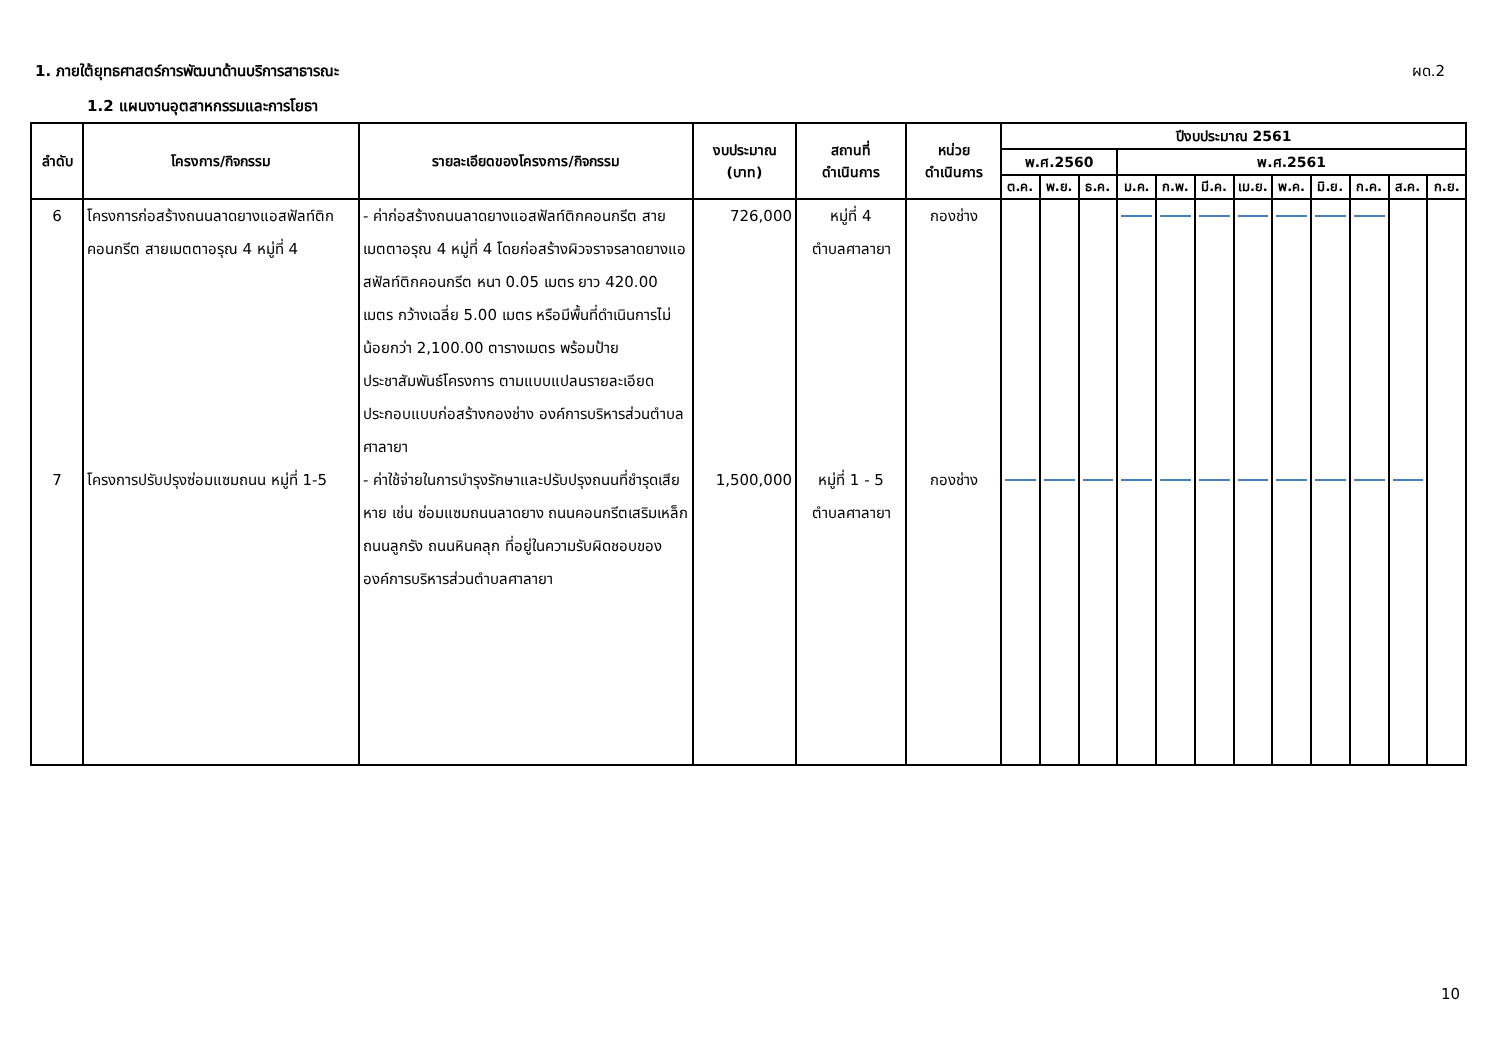1. ภายใต้ยุทธศาสตร์การพัฒนาด้านบริการสาธารณะ ผด.2
1.2 แผนงานอุตสาหกรรมและการโยธา
| ลำดับ | โครงการ/กิจกรรม | รายละเอียดของโครงการ/กิจกรรม | งบประมาณ (บาท) | สถานที่ ดำเนินการ | หน่วย ดำเนินการ | ปีงบประมาณ 2561 | | | | | | | | | | | |
| --- | --- | --- | --- | --- | --- | --- | --- | --- | --- | --- | --- | --- | --- | --- | --- | --- | --- |
| | | | | | | พ.ศ.2560 | | | พ.ศ.2561 | | | | | | | | |
| | | | | | | ต.ค. | พ.ย. | ธ.ค. | ม.ค. | ก.พ. | มี.ค. | เม.ย. | พ.ค. | มิ.ย. | ก.ค. | ส.ค. | ก.ย. |
| 6 | โครงการก่อสร้างถนนลาดยางแอสฟัลท์ติกคอนกรีต สายเมตตาอรุณ 4 หมู่ที่ 4 | - ค่าก่อสร้างถนนลาดยางแอสฟัลท์ติกคอนกรีต สายเมตตาอรุณ 4 หมู่ที่ 4 โดยก่อสร้างผิวจราจรลาดยางแอสฟัลท์ติกคอนกรีต หนา 0.05 เมตร ยาว 420.00 เมตร กว้างเฉลี่ย 5.00 เมตร หรือมีพื้นที่ดำเนินการไม่น้อยกว่า 2,100.00 ตารางเมตร พร้อมป้ายประชาสัมพันธ์โครงการ ตามแบบแปลนรายละเอียดประกอบแบบก่อสร้างกองช่าง องค์การบริหารส่วนตำบลศาลายา | 726,000 | หมู่ที่ 4 ตำบลศาลายา | กองช่าง | | | | | | | | | | | | |
| 7 | โครงการปรับปรุงซ่อมแซมถนน หมู่ที่ 1-5 | - ค่าใช้จ่ายในการบำรุงรักษาและปรับปรุงถนนที่ชำรุดเสียหาย เช่น ซ่อมแซมถนนลาดยาง ถนนคอนกรีตเสริมเหล็ก ถนนลูกรัง ถนนหินคลุก ที่อยู่ในความรับผิดชอบขององค์การบริหารส่วนตำบลศาลายา | 1,500,000 | หมู่ที่ 1 - 5 ตำบลศาลายา | กองช่าง | | | | | | | | | | | | |
10